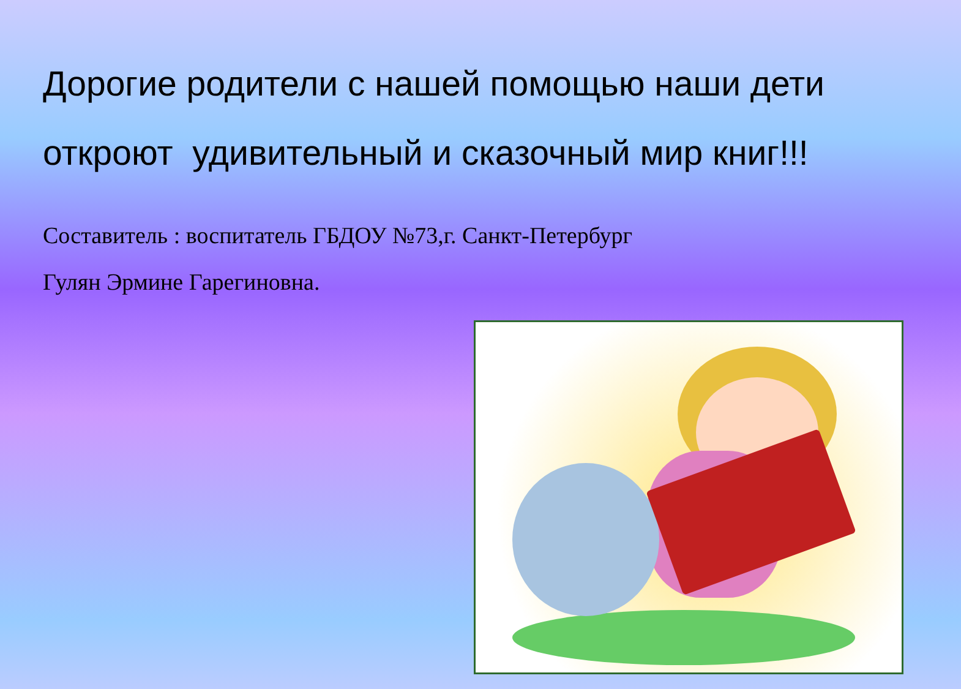Дорогие родители с нашей помощью наши дети откроют удивительный и сказочный мир книг!!!
Составитель : воспитатель ГБДОУ №73,г. Санкт-Петербург
Гулян Эрмине Гарегиновна.